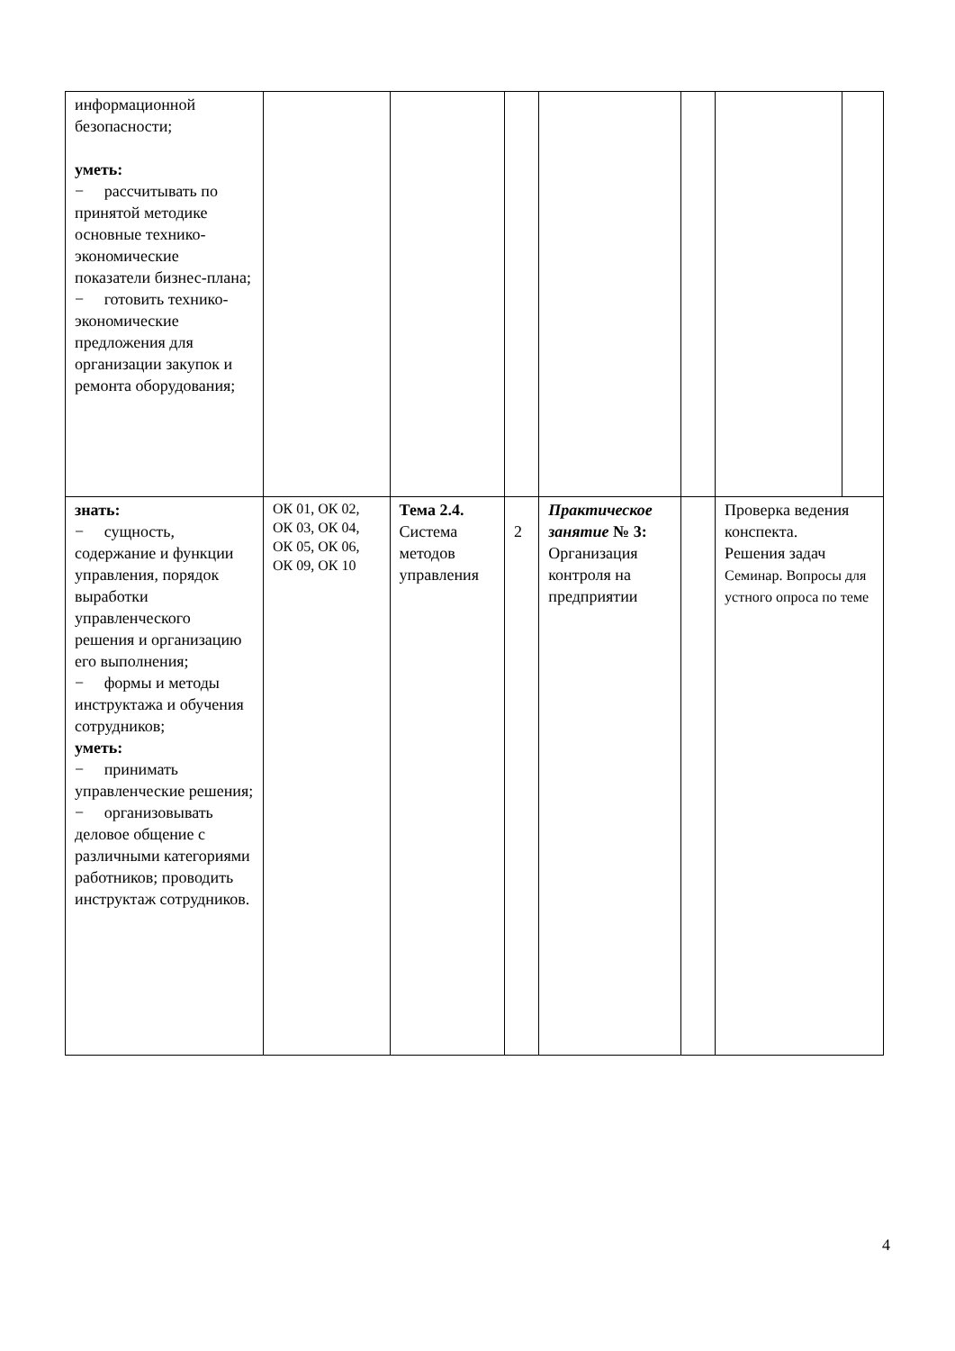| информационной безопасности; уметь: − рассчитывать по принятой методике основные технико-экономические показатели бизнес-плана; − готовить технико-экономические предложения для организации закупок и ремонта оборудования; | | | | | | | |
| знать: − сущность, содержание и функции управления, порядок выработки управленческого решения и организацию его выполнения; − формы и методы инструктажа и обучения сотрудников; уметь: − принимать управленческие решения; − организовывать деловое общение с различными категориями работников; проводить инструктаж сотрудников. | ОК 01, ОК 02, ОК 03, ОК 04, ОК 05, ОК 06, ОК 09, ОК 10 | Тема 2.4. Система методов управления | 2 | Практическое занятие № 3: Организация контроля на предприятии | | Проверка ведения конспекта. Решения задач Семинар. Вопросы для устного опроса по теме | |
4